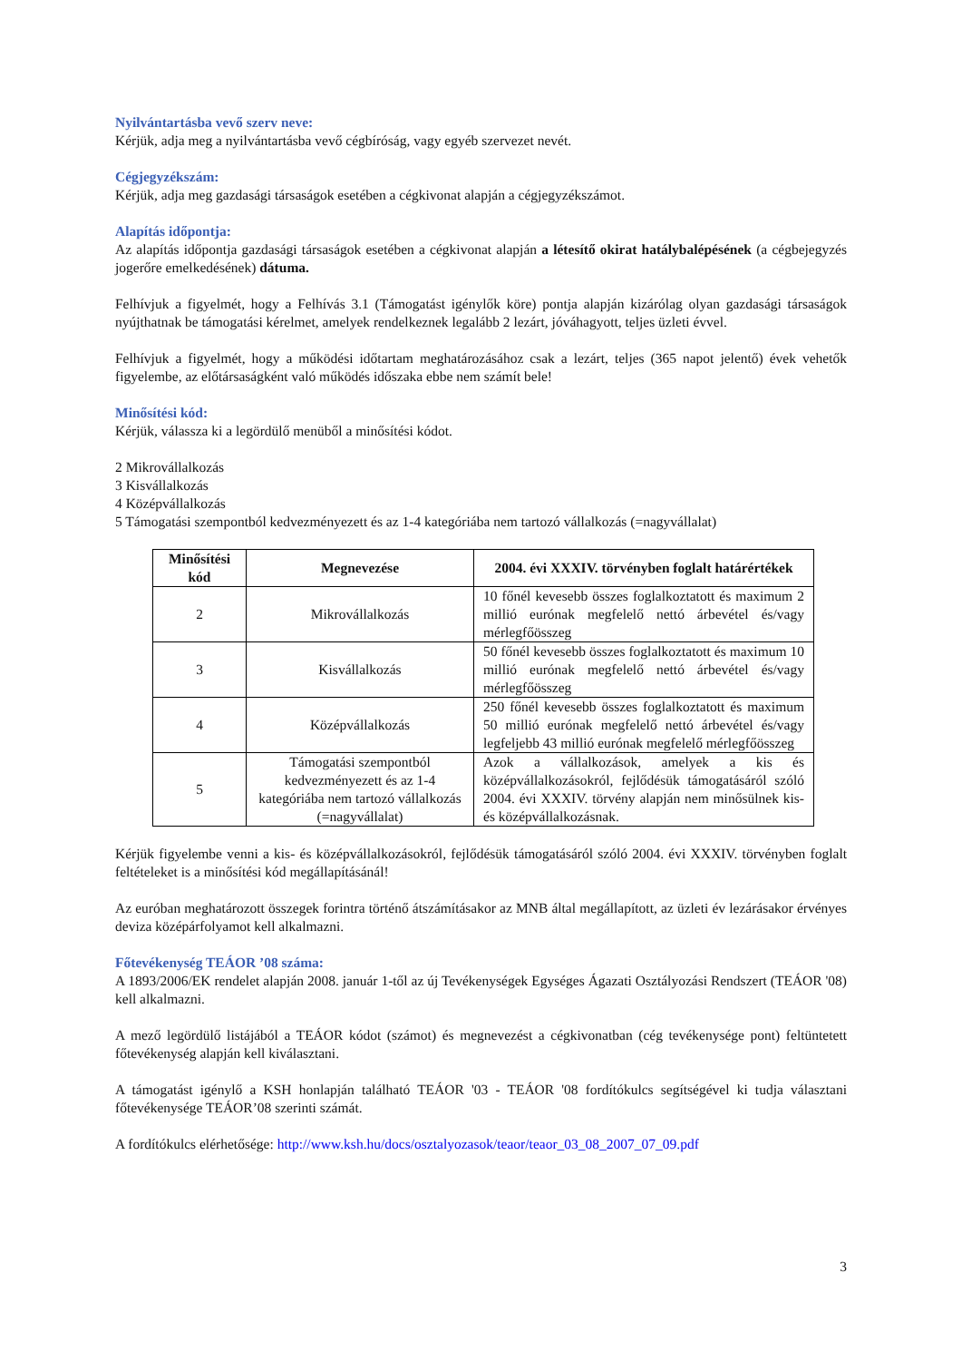Nyilvántartásba vevő szerv neve:
Kérjük, adja meg a nyilvántartásba vevő cégbíróság, vagy egyéb szervezet nevét.
Cégjegyzékszám:
Kérjük, adja meg gazdasági társaságok esetében a cégkivonat alapján a cégjegyzékszámot.
Alapítás időpontja:
Az alapítás időpontja gazdasági társaságok esetében a cégkivonat alapján a létesítő okirat hatálybalépésének (a cégbejegyzés jogerőre emelkedésének) dátuma.
Felhívjuk a figyelmét, hogy a Felhívás 3.1 (Támogatást igénylők köre) pontja alapján kizárólag olyan gazdasági társaságok nyújthatnak be támogatási kérelmet, amelyek rendelkeznek legalább 2 lezárt, jóváhagyott, teljes üzleti évvel.
Felhívjuk a figyelmét, hogy a működési időtartam meghatározásához csak a lezárt, teljes (365 napot jelentő) évek vehetők figyelembe, az előtársaságként való működés időszaka ebbe nem számít bele!
Minősítési kód:
Kérjük, válassza ki a legördülő menüből a minősítési kódot.
2 Mikrovállalkozás
3 Kisvállalkozás
4 Középvállalkozás
5 Támogatási szempontból kedvezményezett és az 1-4 kategóriába nem tartozó vállalkozás (=nagyvállalat)
| Minősítési kód | Megnevezése | 2004. évi XXXIV. törvényben foglalt határértékek |
| --- | --- | --- |
| 2 | Mikrovállalkozás | 10 főnél kevesebb összes foglalkoztatott és maximum 2 millió eurónak megfelelő nettó árbevétel és/vagy mérlegfőösszeg |
| 3 | Kisvállalkozás | 50 főnél kevesebb összes foglalkoztatott és maximum 10 millió eurónak megfelelő nettó árbevétel és/vagy mérlegfőösszeg |
| 4 | Középvállalkozás | 250 főnél kevesebb összes foglalkoztatott és maximum 50 millió eurónak megfelelő nettó árbevétel és/vagy legfeljebb 43 millió eurónak megfelelő mérlegfőösszeg |
| 5 | Támogatási szempontból kedvezményezett és az 1-4 kategóriába nem tartozó vállalkozás (=nagyvállalat) | Azok a vállalkozások, amelyek a kis és középvállalkozásokról, fejlődésük támogatásáról szóló 2004. évi XXXIV. törvény alapján nem minősülnek kis- és középvállalkozásnak. |
Kérjük figyelembe venni a kis- és középvállalkozásokról, fejlődésük támogatásáról szóló 2004. évi XXXIV. törvényben foglalt feltételeket is a minősítési kód megállapításánál!
Az euróban meghatározott összegek forintra történő átszámításakor az MNB által megállapított, az üzleti év lezárásakor érvényes deviza középárfolyamot kell alkalmazni.
Főtevékenység TEÁOR ’08 száma:
A 1893/2006/EK rendelet alapján 2008. január 1-től az új Tevékenységek Egységes Ágazati Osztályozási Rendszert (TEÁOR '08) kell alkalmazni.
A mező legördülő listájából a TEÁOR kódot (számot) és megnevezést a cégkivonatban (cég tevékenysége pont) feltüntetett főtevékenység alapján kell kiválasztani.
A támogatást igénylő a KSH honlapján található TEÁOR '03 - TEÁOR '08 fordítókulcs segítségével ki tudja választani főtevékenysége TEÁOR’08 szerinti számát.
A fordítókulcs elérhetősége: http://www.ksh.hu/docs/osztalyozasok/teaor/teaor_03_08_2007_07_09.pdf
3